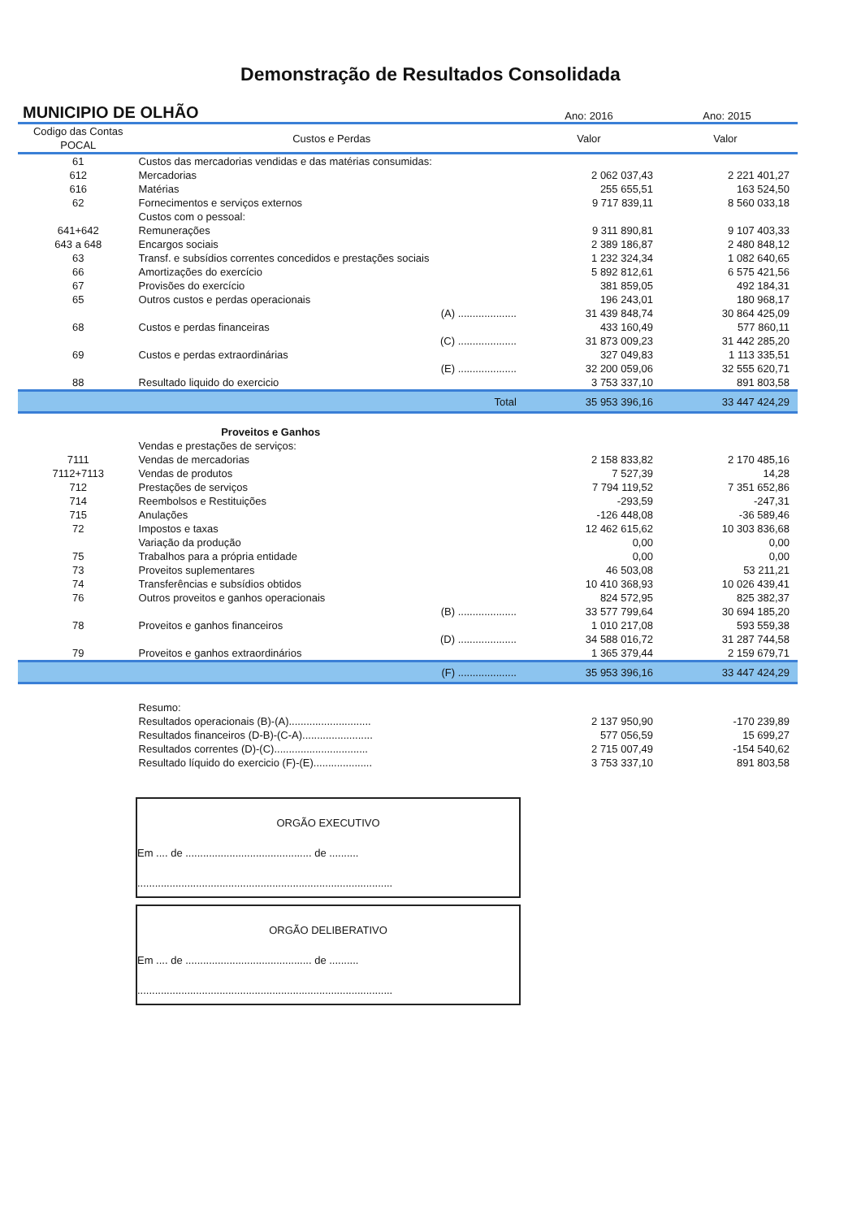Demonstração de Resultados Consolidada
MUNICIPIO DE OLHÃO
Ano: 2016
Ano: 2015
| Codigo das Contas POCAL | Custos e Perdas | | Valor | Valor |
| --- | --- | --- | --- | --- |
| 61 | Custos das mercadorias vendidas e das matérias consumidas: | | | |
| 612 | Mercadorias | | 2 062 037,43 | 2 221 401,27 |
| 616 | Matérias | | 255 655,51 | 163 524,50 |
| 62 | Fornecimentos e serviços externos | | 9 717 839,11 | 8 560 033,18 |
| | Custos com o pessoal: | | | |
| 641+642 | Remunerações | | 9 311 890,81 | 9 107 403,33 |
| 643 a 648 | Encargos sociais | | 2 389 186,87 | 2 480 848,12 |
| 63 | Transf. e subsídios correntes concedidos e prestações sociais | | 1 232 324,34 | 1 082 640,65 |
| 66 | Amortizações do exercício | | 5 892 812,61 | 6 575 421,56 |
| 67 | Provisões do exercício | | 381 859,05 | 492 184,31 |
| 65 | Outros custos e perdas operacionais | | 196 243,01 | 180 968,17 |
| | | (A) .................... | 31 439 848,74 | 30 864 425,09 |
| 68 | Custos e perdas financeiras | | 433 160,49 | 577 860,11 |
| | | (C) .................... | 31 873 009,23 | 31 442 285,20 |
| 69 | Custos e perdas extraordinárias | | 327 049,83 | 1 113 335,51 |
| | | (E) .................... | 32 200 059,06 | 32 555 620,71 |
| 88 | Resultado liquido do exercicio | | 3 753 337,10 | 891 803,58 |
| | | Total | 35 953 396,16 | 33 447 424,29 |
| | Proveitos e Ganhos | | | |
| | Vendas e prestações de serviços: | | | |
| 7111 | Vendas de mercadorias | | 2 158 833,82 | 2 170 485,16 |
| 7112+7113 | Vendas de produtos | | 7 527,39 | 14,28 |
| 712 | Prestações de serviços | | 7 794 119,52 | 7 351 652,86 |
| 714 | Reembolsos e Restituições | | -293,59 | -247,31 |
| 715 | Anulações | | -126 448,08 | -36 589,46 |
| 72 | Impostos e taxas | | 12 462 615,62 | 10 303 836,68 |
| | Variação da produção | | 0,00 | 0,00 |
| 75 | Trabalhos para a própria entidade | | 0,00 | 0,00 |
| 73 | Proveitos suplementares | | 46 503,08 | 53 211,21 |
| 74 | Transferências e subsídios obtidos | | 10 410 368,93 | 10 026 439,41 |
| 76 | Outros proveitos e ganhos operacionais | | 824 572,95 | 825 382,37 |
| | | (B) .................... | 33 577 799,64 | 30 694 185,20 |
| 78 | Proveitos e ganhos financeiros | | 1 010 217,08 | 593 559,38 |
| | | (D) .................... | 34 588 016,72 | 31 287 744,58 |
| 79 | Proveitos e ganhos extraordinários | | 1 365 379,44 | 2 159 679,71 |
| | | (F) .................... | 35 953 396,16 | 33 447 424,29 |
| | Resumo: | | | |
| | Resultados operacionais (B)-(A)............................ | | 2 137 950,90 | -170 239,89 |
| | Resultados financeiros (D-B)-(C-A)........................ | | 577 056,59 | 15 699,27 |
| | Resultados correntes (D)-(C)................................ | | 2 715 007,49 | -154 540,62 |
| | Resultado líquido do exercicio (F)-(E).................... | | 3 753 337,10 | 891 803,58 |
ORGÃO EXECUTIVO
Em .... de ........................................... de ..........
.......................................................................................
ORGÃO DELIBERATIVO
Em .... de ........................................... de ..........
.......................................................................................